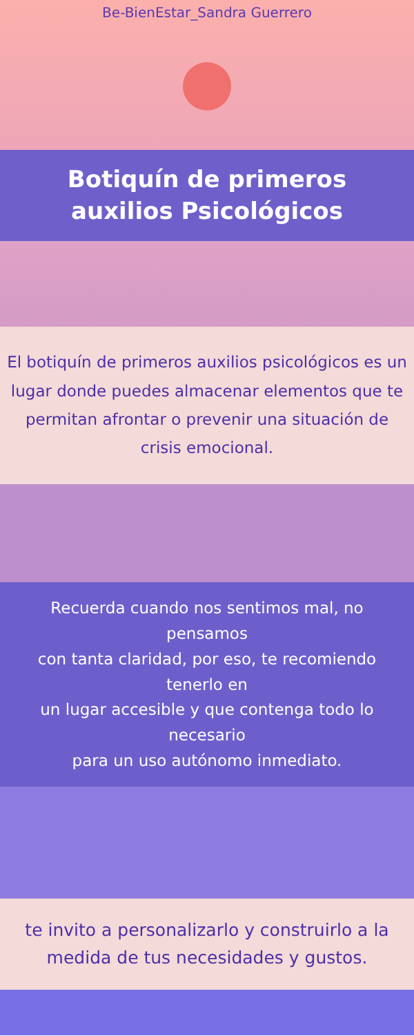Be-BienEstar_Sandra Guerrero
Botiquín de primeros
auxilios Psicológicos
El botiquín de primeros auxilios psicológicos es un lugar donde puedes almacenar elementos que te permitan afrontar o prevenir una situación de crisis emocional.
Recuerda cuando nos sentimos mal, no pensamos
con tanta claridad, por eso, te recomiendo tenerlo en
un lugar accesible y que contenga todo lo necesario
para un uso autónomo inmediato.
te invito a personalizarlo y construirlo a la medida de tus necesidades y gustos.